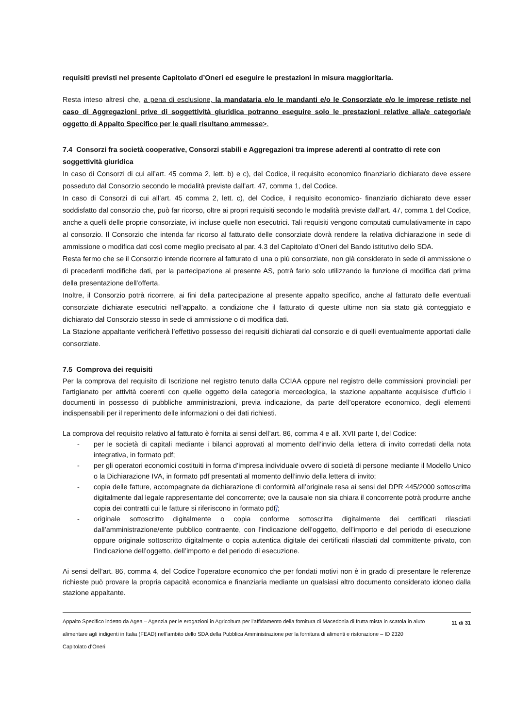requisiti previsti nel presente Capitolato d’Oneri ed eseguire le prestazioni in misura maggioritaria.
Resta inteso altresì che, a pena di esclusione, la mandataria e/o le mandanti e/o le Consorziate e/o le imprese retiste nel caso di Aggregazioni prive di soggettività giuridica potranno eseguire solo le prestazioni relative alla/e categoria/e oggetto di Appalto Specifico per le quali risultano ammesse>.
7.4 Consorzi fra società cooperative, Consorzi stabili e Aggregazioni tra imprese aderenti al contratto di rete con soggettività giuridica
In caso di Consorzi di cui all’art. 45 comma 2, lett. b) e c), del Codice, il requisito economico finanziario dichiarato deve essere posseduto dal Consorzio secondo le modalità previste dall’art. 47, comma 1, del Codice.
In caso di Consorzi di cui all’art. 45 comma 2, lett. c), del Codice, il requisito economico- finanziario dichiarato deve esser soddisfatto dal consorzio che, può far ricorso, oltre ai propri requisiti secondo le modalità previste dall’art. 47, comma 1 del Codice, anche a quelli delle proprie consorziate, ivi incluse quelle non esecutrici. Tali requisiti vengono computati cumulativamente in capo al consorzio. Il Consorzio che intenda far ricorso al fatturato delle consorziate dovrà rendere la relativa dichiarazione in sede di ammissione o modifica dati così come meglio precisato al par. 4.3 del Capitolato d’Oneri del Bando istitutivo dello SDA.
Resta fermo che se il Consorzio intende ricorrere al fatturato di una o più consorziate, non già considerato in sede di ammissione o di precedenti modifiche dati, per la partecipazione al presente AS, potrà farlo solo utilizzando la funzione di modifica dati prima della presentazione dell’offerta.
Inoltre, il Consorzio potrà ricorrere, ai fini della partecipazione al presente appalto specifico, anche al fatturato delle eventuali consorziate dichiarate esecutrici nell’appalto, a condizione che il fatturato di queste ultime non sia stato già conteggiato e dichiarato dal Consorzio stesso in sede di ammissione o di modifica dati.
La Stazione appaltante verificherà l’effettivo possesso dei requisiti dichiarati dal consorzio e di quelli eventualmente apportati dalle consorziate.
7.5 Comprova dei requisiti
Per la comprova del requisito di Iscrizione nel registro tenuto dalla CCIAA oppure nel registro delle commissioni provinciali per l’artigianato per attività coerenti con quelle oggetto della categoria merceologica, la stazione appaltante acquisisce d’ufficio i documenti in possesso di pubbliche amministrazioni, previa indicazione, da parte dell’operatore economico, degli elementi indispensabili per il reperimento delle informazioni o dei dati richiesti.
La comprova del requisito relativo al fatturato è fornita ai sensi dell’art. 86, comma 4 e all. XVII parte I, del Codice:
- per le società di capitali mediante i bilanci approvati al momento dell’invio della lettera di invito corredati della nota integrativa, in formato pdf;
- per gli operatori economici costituiti in forma d’impresa individuale ovvero di società di persone mediante il Modello Unico o la Dichiarazione IVA, in formato pdf presentati al momento dell’invio della lettera di invito;
- copia delle fatture, accompagnate da dichiarazione di conformità all’originale resa ai sensi del DPR 445/2000 sottoscritta digitalmente dal legale rappresentante del concorrente; ove la causale non sia chiara il concorrente potrà produrre anche copia dei contratti cui le fatture si riferiscono in formato pdf];
- originale sottoscritto digitalmente o copia conforme sottoscritta digitalmente dei certificati rilasciati dall’amministrazione/ente pubblico contraente, con l’indicazione dell’oggetto, dell’importo e del periodo di esecuzione oppure originale sottoscritto digitalmente o copia autentica digitale dei certificati rilasciati dal committente privato, con l’indicazione dell’oggetto, dell’importo e del periodo di esecuzione.
Ai sensi dell’art. 86, comma 4, del Codice l’operatore economico che per fondati motivi non è in grado di presentare le referenze richieste può provare la propria capacità economica e finanziaria mediante un qualsiasi altro documento considerato idoneo dalla stazione appaltante.
Appalto Specifico indetto da Agea – Agenzia per le erogazioni in Agricoltura per l’affidamento della fornitura di Macedonia di frutta mista in scatola in aiuto alimentare agli indigenti in Italia (FEAD) nell’ambito dello SDA della Pubblica Amministrazione per la fornitura di alimenti e ristorazione – ID 2320
Capitolato d’Oneri
11 di 31